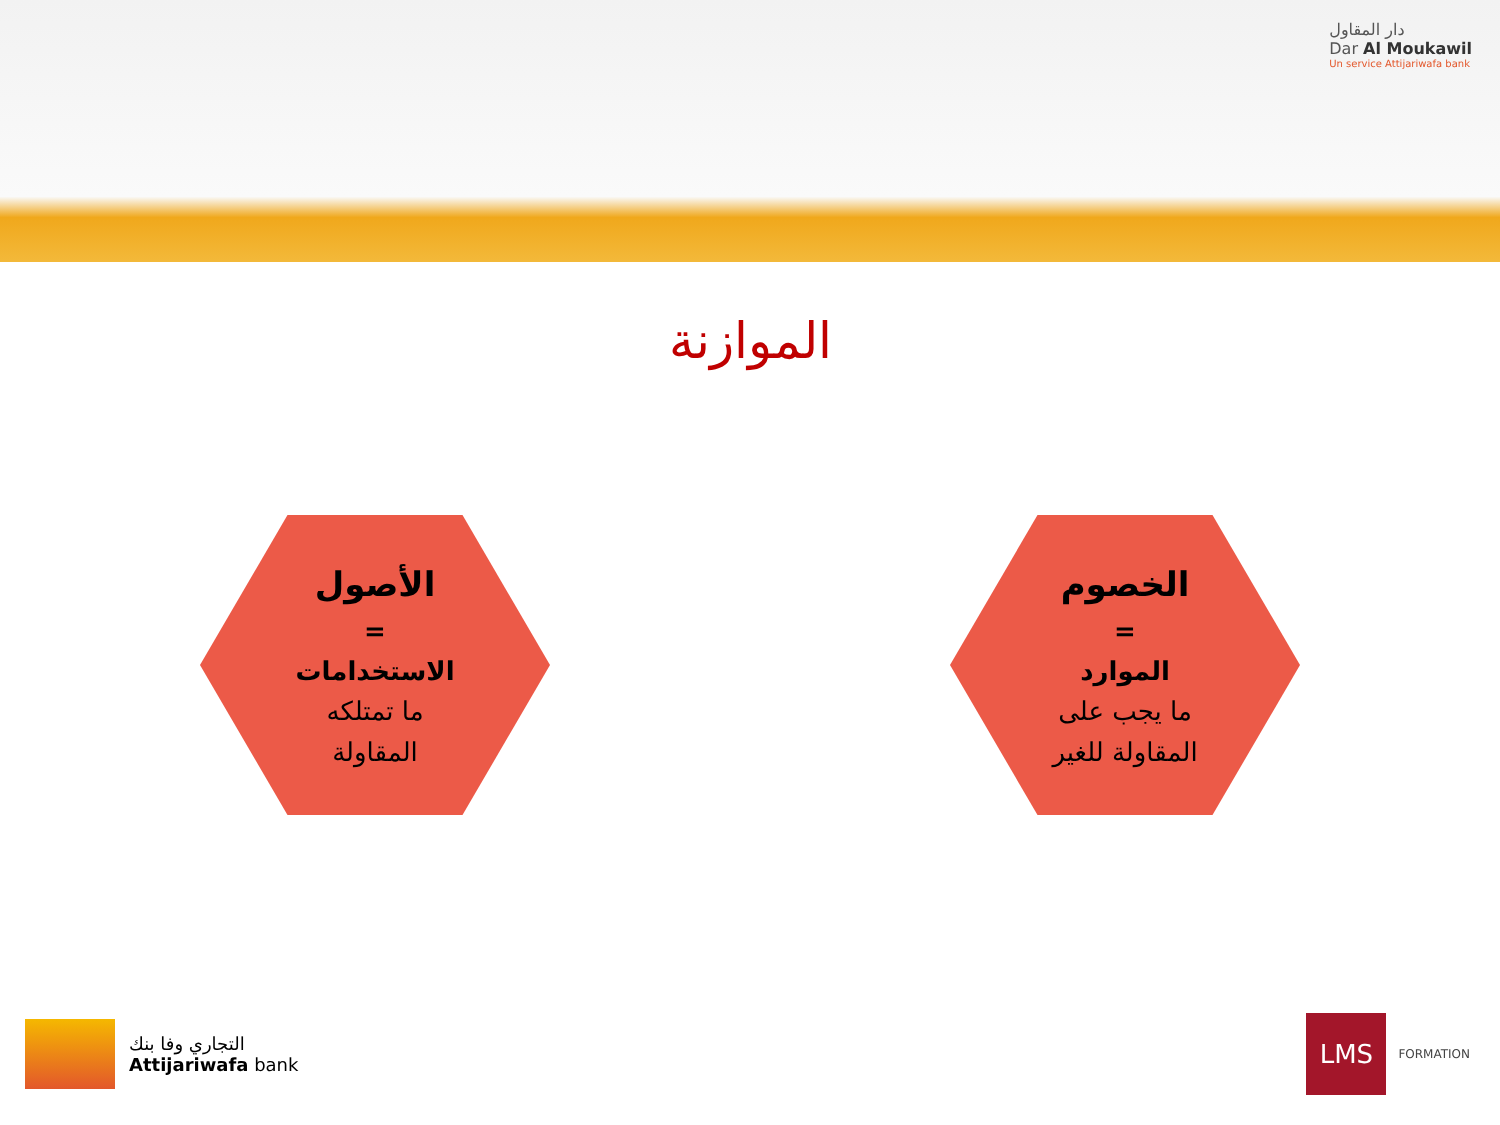دار المقاول
Dar Al Moukawil
Un service Attijariwafa bank
الموازنة
الأصول
=
الاستخدامات
ما تمتلكه
المقاولة
الخصوم
=
الموارد
ما يجب على
المقاولة للغير
التجاري وفا بنك
Attijariwafa bank
LMS
FORMATION